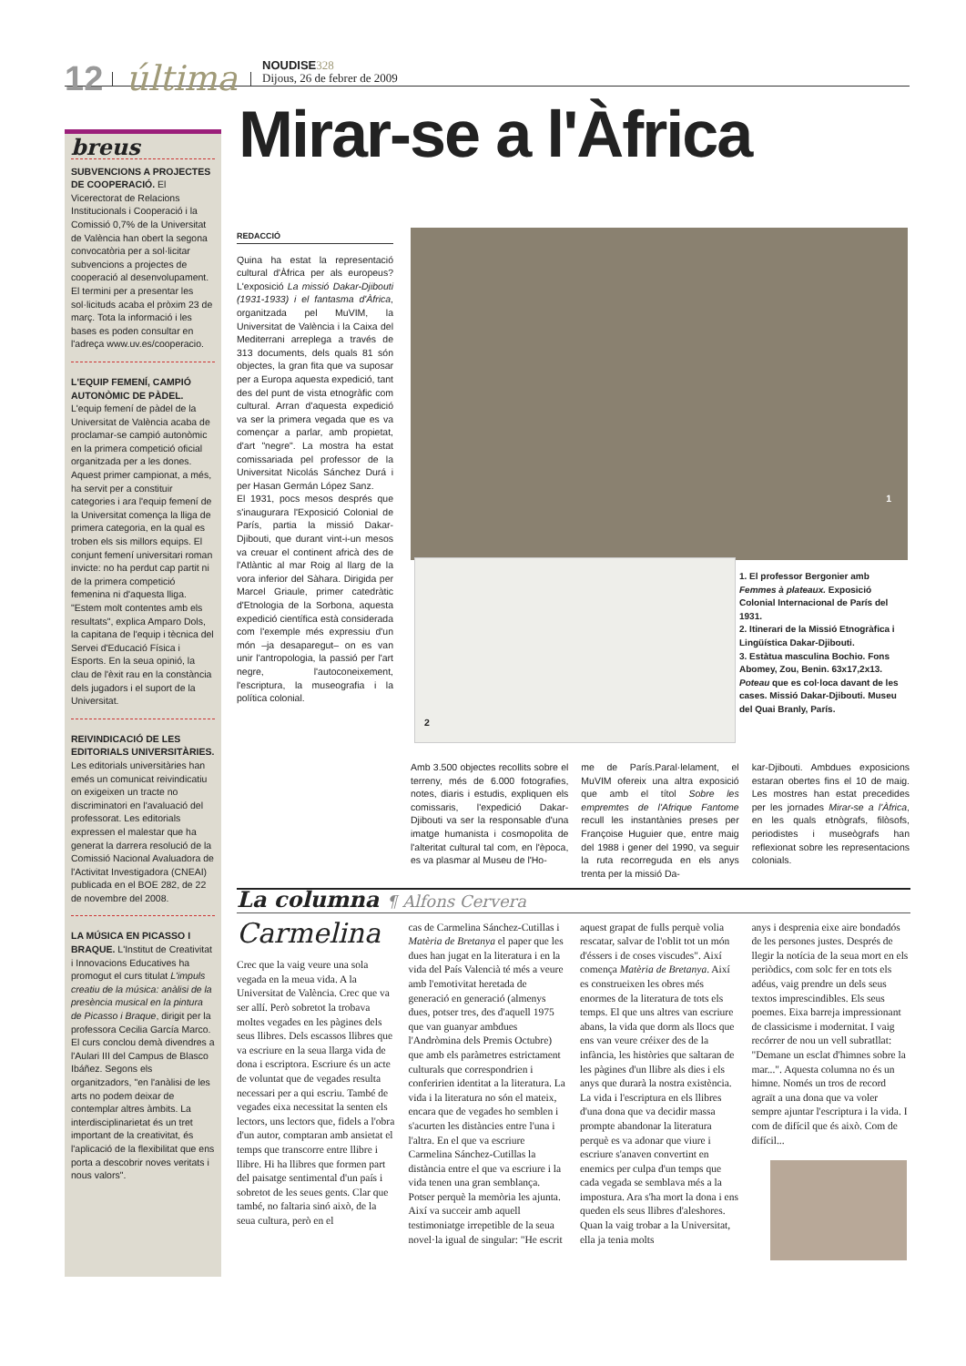12 última
NOUDISE 328
Dijous, 26 de febrer de 2009
breus
SUBVENCIONS A PROJECTES DE COOPERACIÓ. El Vicerectorat de Relacions Institucionals i Cooperació i la Comissió 0,7% de la Universitat de València han obert la segona convocatòria per a sol·licitar subvencions a projectes de cooperació al desenvolupament. El termini per a presentar les sol·licituds acaba el pròxim 23 de març. Tota la informació i les bases es poden consultar en l'adreça www.uv.es/cooperacio.
L'EQUIP FEMENÍ, CAMPIÓ AUTONÒMIC DE PÀDEL. L'equip femení de pàdel de la Universitat de València acaba de proclamar-se campió autonòmic en la primera competició oficial organitzada per a les dones. Aquest primer campionat, a més, ha servit per a constituir categories i ara l'equip femení de la Universitat comença la lliga de primera categoria, en la qual es troben els sis millors equips. El conjunt femení universitari roman invicte: no ha perdut cap partit ni de la primera competició femenina ni d'aquesta lliga. "Estem molt contentes amb els resultats", explica Amparo Dols, la capitana de l'equip i tècnica del Servei d'Educació Física i Esports. En la seua opinió, la clau de l'èxit rau en la constància dels jugadors i el suport de la Universitat.
REIVINDICACIÓ DE LES EDITORIALS UNIVERSITÀRIES. Les editorials universitàries han emés un comunicat reivindicatiu on exigeixen un tracte no discriminatori en l'avaluació del professorat. Les editorials expressen el malestar que ha generat la darrera resolució de la Comissió Nacional Avaluadora de l'Activitat Investigadora (CNEAI) publicada en el BOE 282, de 22 de novembre del 2008.
LA MÚSICA EN PICASSO I BRAQUE. L'Institut de Creativitat i Innovacions Educatives ha promogut el curs titulat L'impuls creatiu de la música: anàlisi de la presència musical en la pintura de Picasso i Braque, dirigit per la professora Cecilia García Marco. El curs conclou demà divendres a l'Aulari III del Campus de Blasco Ibáñez. Segons els organitzadors, "en l'anàlisi de les arts no podem deixar de contemplar altres àmbits. La interdisciplinarietat és un tret important de la creativitat, és l'aplicació de la flexibilitat que ens porta a descobrir noves veritats i nous valors".
Mirar-se a l'Àfrica
REDACCIÓ
Quina ha estat la representació cultural d'Àfrica per als europeus? L'exposició La missió Dakar-Djibouti (1931-1933) i el fantasma d'Àfrica, organitzada pel MuVIM, la Universitat de València i la Caixa del Mediterrani arreplega a través de 313 documents, dels quals 81 són objectes, la gran fita que va suposar per a Europa aquesta expedició, tant des del punt de vista etnogràfic com cultural. Arran d'aquesta expedició va ser la primera vegada que es va començar a parlar, amb propietat, d'art "negre". La mostra ha estat comissariada pel professor de la Universitat Nicolás Sánchez Durá i per Hasan Germán López Sanz.
El 1931, pocs mesos després que s'inaugurara l'Exposició Colonial de París, partia la missió Dakar-Djibouti, que durant vint-i-un mesos va creuar el continent africà des de l'Atlàntic al mar Roig al llarg de la vora inferior del Sàhara. Dirigida per Marcel Griaule, primer catedràtic d'Etnologia de la Sorbona, aquesta expedició científica està considerada com l'exemple més expressiu d'un món –ja desaparegut– on es van unir l'antropologia, la passió per l'art negre, l'autoconeixement, l'escriptura, la museografia i la política colonial.
1
2
1. El professor Bergonier amb Femmes à plateaux. Exposició Colonial Internacional de París del 1931.
2. Itinerari de la Missió Etnogràfica i Lingüística Dakar-Djibouti.
3. Estàtua masculina Bochio. Fons Abomey, Zou, Benin. 63x17,2x13. Poteau que es col·loca davant de les cases. Missió Dakar-Djibouti. Museu del Quai Branly, París.
Amb 3.500 objectes recollits sobre el terreny, més de 6.000 fotografies, notes, diaris i estudis, expliquen els comissaris, l'expedició Dakar-Djibouti va ser la responsable d'una imatge humanista i cosmopolita de l'alteritat cultural tal com, en l'època, es va plasmar al Museu de l'Ho-
me de París.Paral·lelament, el MuVIM ofereix una altra exposició que amb el títol Sobre les empremtes de l'Afrique Fantome recull les instantànies preses per Françoise Huguier que, entre maig del 1988 i gener del 1990, va seguir la ruta recorreguda en els anys trenta per la missió Da-
kar-Djibouti. Ambdues exposicions estaran obertes fins el 10 de maig. Les mostres han estat precedides per les jornades Mirar-se a l'Àfrica, en les quals etnògrafs, filòsofs, periodistes i museògrafs han reflexionat sobre les representacions colonials.
La columna ¶ Alfons Cervera
Carmelina
Crec que la vaig veure una sola vegada en la meua vida. A la Universitat de València. Crec que va ser allí. Però sobretot la trobava moltes vegades en les pàgines dels seus llibres. Dels escassos llibres que va escriure en la seua llarga vida de dona i escriptora. Escriure és un acte de voluntat que de vegades resulta necessari per a qui escriu. També de vegades eixa necessitat la senten els lectors, uns lectors que, fidels a l'obra d'un autor, comptaran amb ansietat el temps que transcorre entre llibre i llibre. Hi ha llibres que formen part del paisatge sentimental d'un país i sobretot de les seues gents. Clar que també, no faltaria sinó això, de la seua cultura, però en el
cas de Carmelina Sánchez-Cutillas i Matèria de Bretanya el paper que les dues han jugat en la literatura i en la vida del País Valencià té més a veure amb l'emotivitat heretada de generació en generació (almenys dues, potser tres, des d'aquell 1975 que van guanyar ambdues l'Andròmina dels Premis Octubre) que amb els paràmetres estrictament culturals que correspondrien i conferirien identitat a la literatura. La vida i la literatura no són el mateix, encara que de vegades ho semblen i s'acurten les distàncies entre l'una i l'altra. En el que va escriure Carmelina Sánchez-Cutillas la distància entre el que va escriure i la vida tenen una gran semblança. Potser perquè la memòria les ajunta. Així va succeir amb aquell testimoniatge irrepetible de la seua novel·la igual de singular: "He escrit
aquest grapat de fulls perquè volia rescatar, salvar de l'oblit tot un món d'éssers i de coses viscudes". Així comença Matèria de Bretanya. Així es construeixen les obres més enormes de la literatura de tots els temps. El que uns altres van escriure abans, la vida que dorm als llocs que ens van veure créixer des de la infància, les històries que saltaran de les pàgines d'un llibre als dies i els anys que durarà la nostra existència. La vida i l'escriptura en els llibres d'una dona que va decidir massa prompte abandonar la literatura perquè es va adonar que viure i escriure s'anaven convertint en enemics per culpa d'un temps que cada vegada se semblava més a la impostura. Ara s'ha mort la dona i ens queden els seus llibres d'aleshores. Quan la vaig trobar a la Universitat, ella ja tenia molts
anys i desprenia eixe aire bondadós de les persones justes. Després de llegir la notícia de la seua mort en els periòdics, com solc fer en tots els adéus, vaig prendre un dels seus textos imprescindibles. Els seus poemes. Eixa barreja impressionant de classicisme i modernitat. I vaig recórrer de nou un vell subratllat: "Demane un esclat d'himnes sobre la mar...". Aquesta columna no és un himne. Només un tros de record agraït a una dona que va voler sempre ajuntar l'escriptura i la vida. I com de difícil que és això. Com de difícil...